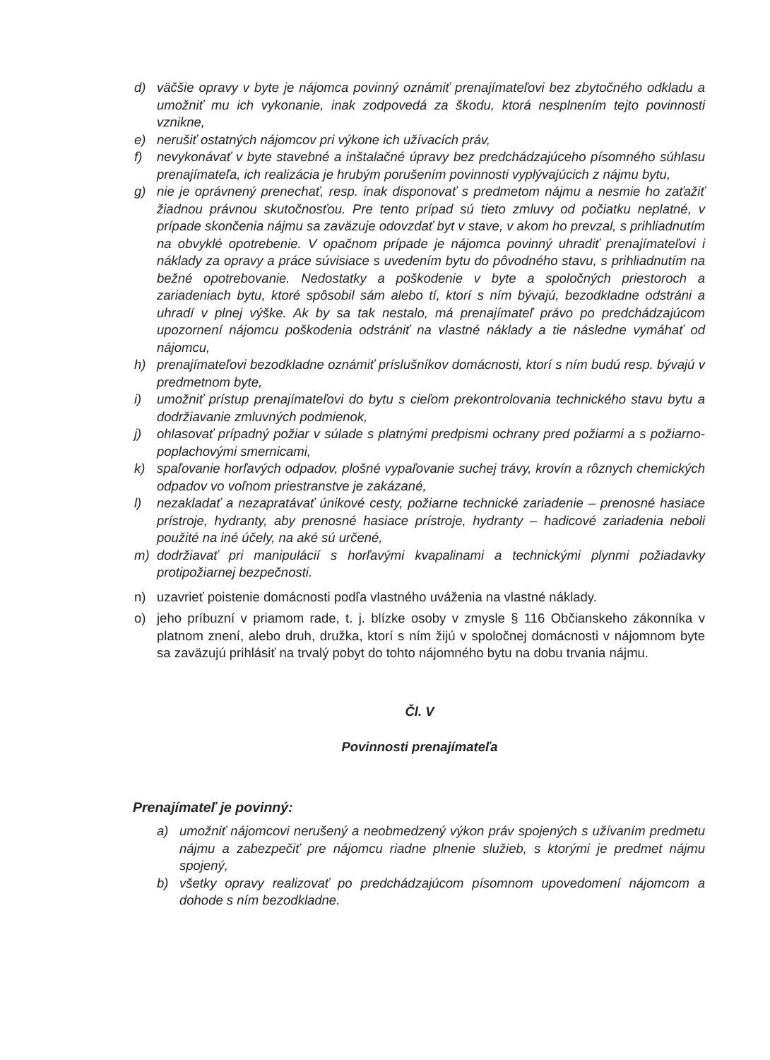d) väčšie opravy v byte je nájomca povinný oznámiť prenajímateľovi bez zbytočného odkladu a umožniť mu ich vykonanie, inak zodpovedá za škodu, ktorá nesplnením tejto povinnosti vznikne,
e) nerušiť ostatných nájomcov pri výkone ich užívacích práv,
f) nevykonávať v byte stavebné a inštalačné úpravy bez predchádzajúceho písomného súhlasu prenajímateľa, ich realizácia je hrubým porušením povinnosti vyplývajúcich z nájmu bytu,
g) nie je oprávnený prenechať, resp. inak disponovať s predmetom nájmu a nesmie ho zaťažiť žiadnou právnou skutočnosťou. Pre tento prípad sú tieto zmluvy od počiatku neplatné, v prípade skončenia nájmu sa zaväzuje odovzdať byt v stave, v akom ho prevzal, s prihliadnutím na obvyklé opotrebenie. V opačnom prípade je nájomca povinný uhradiť prenajímateľovi i náklady za opravy a práce súvisiace s uvedením bytu do pôvodného stavu, s prihliadnutím na bežné opotrebovanie. Nedostatky a poškodenie v byte a spoločných priestoroch a zariadeniach bytu, ktoré spôsobil sám alebo tí, ktorí s ním bývajú, bezodkladne odstráni a uhradí v plnej výške. Ak by sa tak nestalo, má prenajímateľ právo po predchádzajúcom upozornení nájomcu poškodenia odstrániť na vlastné náklady a tie následne vymáhať od nájomcu,
h) prenajímateľovi bezodkladne oznámiť príslušníkov domácnosti, ktorí s ním budú resp. bývajú v predmetnom byte,
i) umožniť prístup prenajímateľovi do bytu s cieľom prekontrolovania technického stavu bytu a dodržiavanie zmluvných podmienok,
j) ohlasovať prípadný požiar v súlade s platnými predpismi ochrany pred požiarmi a s požiarno-poplachovými smernicami,
k) spaľovanie horľavých odpadov, plošné vypaľovanie suchej trávy, krovín a rôznych chemických odpadov vo voľnom priestranstve je zakázané,
l) nezakladať a nezapratávať únikové cesty, požiarne technické zariadenie – prenosné hasiace prístroje, hydranty, aby prenosné hasiace prístroje, hydranty – hadicové zariadenia neboli použité na iné účely, na aké sú určené,
m) dodržiavať pri manipulácií s horľavými kvapalinami a technickými plynmi požiadavky protipožiarnej bezpečnosti.
n) uzavrieť poistenie domácnosti podľa vlastného uváženia na vlastné náklady.
o) jeho príbuzní v priamom rade, t. j. blízke osoby v zmysle § 116 Občianskeho zákonníka v platnom znení, alebo druh, družka, ktorí s ním žijú v spoločnej domácnosti v nájomnom byte sa zaväzujú prihlásiť na trvalý pobyt do tohto nájomného bytu na dobu trvania nájmu.
Čl. V
Povinnosti prenajímateľa
Prenajímateľ je povinný:
a) umožniť nájomcovi nerušený a neobmedzený výkon práv spojených s užívaním predmetu nájmu a zabezpečiť pre nájomcu riadne plnenie služieb, s ktorými je predmet nájmu spojený,
b) všetky opravy realizovať po predchádzajúcom písomnom upovedomení nájomcom a dohode s ním bezodkladne.